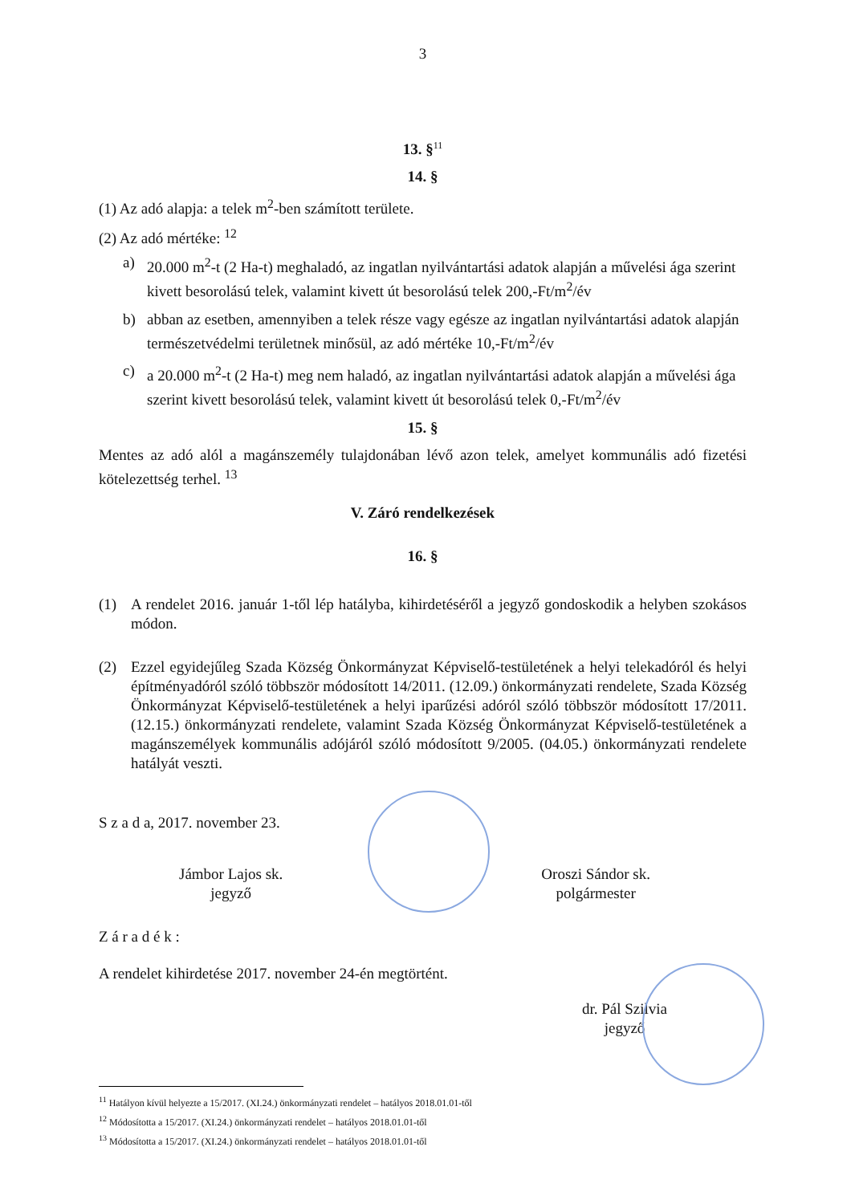3
13. §<sup>11</sup>
14. §
(1) Az adó alapja: a telek m<sup>2</sup>-ben számított területe.
(2) Az adó mértéke: <sup>12</sup>
a) 20.000 m<sup>2</sup>-t (2 Ha-t) meghaladó, az ingatlan nyilvántartási adatok alapján a művelési ága szerint kivett besorolású telek, valamint kivett út besorolású telek 200,-Ft/m<sup>2</sup>/év
b) abban az esetben, amennyiben a telek része vagy egésze az ingatlan nyilvántartási adatok alapján természetvédelmi területnek minősül, az adó mértéke 10,-Ft/m<sup>2</sup>/év
c) a 20.000 m<sup>2</sup>-t (2 Ha-t) meg nem haladó, az ingatlan nyilvántartási adatok alapján a művelési ága szerint kivett besorolású telek, valamint kivett út besorolású telek 0,-Ft/m<sup>2</sup>/év
15. §
Mentes az adó alól a magánszemély tulajdonában lévő azon telek, amelyet kommunális adó fizetési kötelezettség terhel. <sup>13</sup>
V. Záró rendelkezések
16. §
(1) A rendelet 2016. január 1-től lép hatályba, kihirdetéséről a jegyző gondoskodik a helyben szokásos módon.
(2) Ezzel egyidejűleg Szada Község Önkormányzat Képviselő-testületének a helyi telekadóról és helyi építményadóról szóló többször módosított 14/2011. (12.09.) önkormányzati rendelete, Szada Község Önkormányzat Képviselő-testületének a helyi iparűzési adóról szóló többször módosított 17/2011. (12.15.) önkormányzati rendelete, valamint Szada Község Önkormányzat Képviselő-testületének a magánszemélyek kommunális adójáról szóló módosított 9/2005. (04.05.) önkormányzati rendelete hatályát veszti.
S z a d a, 2017. november 23.
Jámbor Lajos sk.
jegyző
Oroszi Sándor sk.
polgármester
Z á r a d é k :
A rendelet kihirdetése 2017. november 24-én megtörtént.
dr. Pál Szilvia
jegyző
<sup>11</sup> Hatályon kívül helyezte a 15/2017. (XI.24.) önkormányzati rendelet – hatályos 2018.01.01-től
<sup>12</sup> Módosította a 15/2017. (XI.24.) önkormányzati rendelet – hatályos 2018.01.01-től
<sup>13</sup> Módosította a 15/2017. (XI.24.) önkormányzati rendelet – hatályos 2018.01.01-től